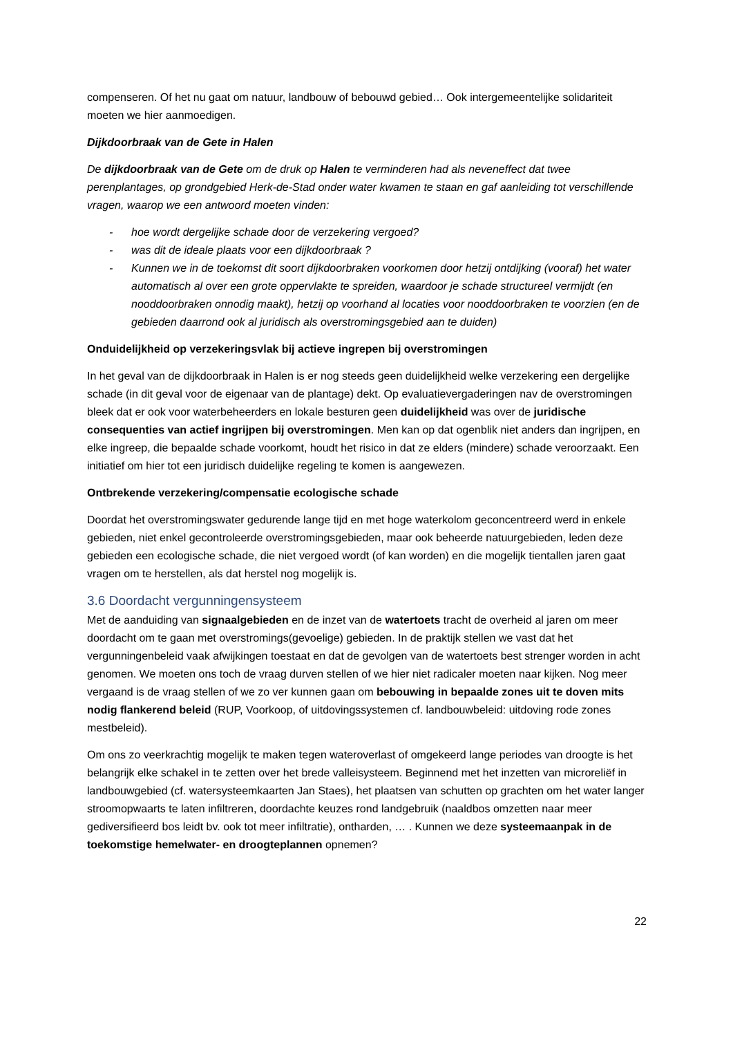compenseren. Of het nu gaat om natuur, landbouw of bebouwd gebied… Ook intergemeentelijke solidariteit moeten we hier aanmoedigen.
Dijkdoorbraak van de Gete in Halen
De dijkdoorbraak van de Gete om de druk op Halen te verminderen had als neveneffect dat twee perenplantages, op grondgebied Herk-de-Stad onder water kwamen te staan en gaf aanleiding tot verschillende vragen, waarop we een antwoord moeten vinden:
- hoe wordt dergelijke schade door de verzekering vergoed?
- was dit de ideale plaats voor een dijkdoorbraak ?
- Kunnen we in de toekomst dit soort dijkdoorbraken voorkomen door hetzij ontdijking (vooraf) het water automatisch al over een grote oppervlakte te spreiden, waardoor je schade structureel vermijdt (en nooddoorbraken onnodig maakt), hetzij op voorhand al locaties voor nooddoorbraken te voorzien (en de gebieden daarrond ook al juridisch als overstromingsgebied aan te duiden)
Onduidelijkheid op verzekeringsvlak bij actieve ingrepen bij overstromingen
In het geval van de dijkdoorbraak in Halen is er nog steeds geen duidelijkheid welke verzekering een dergelijke schade (in dit geval voor de eigenaar van de plantage) dekt. Op evaluatievergaderingen nav de overstromingen bleek dat er ook voor waterbeheerders en lokale besturen geen duidelijkheid was over de juridische consequenties van actief ingrijpen bij overstromingen. Men kan op dat ogenblik niet anders dan ingrijpen, en elke ingreep, die bepaalde schade voorkomt, houdt het risico in dat ze elders (mindere) schade veroorzaakt. Een initiatief om hier tot een juridisch duidelijke regeling te komen is aangewezen.
Ontbrekende verzekering/compensatie ecologische schade
Doordat het overstromingswater gedurende lange tijd en met hoge waterkolom geconcentreerd werd in enkele gebieden, niet enkel gecontroleerde overstromingsgebieden, maar ook beheerde natuurgebieden, leden deze gebieden een ecologische schade, die niet vergoed wordt (of kan worden) en die mogelijk tientallen jaren gaat vragen om te herstellen, als dat herstel nog mogelijk is.
3.6 Doordacht vergunningensysteem
Met de aanduiding van signaalgebieden en de inzet van de watertoets tracht de overheid al jaren om meer doordacht om te gaan met overstromings(gevoelige) gebieden. In de praktijk stellen we vast dat het vergunningenbeleid vaak afwijkingen toestaat en dat de gevolgen van de watertoets best strenger worden in acht genomen. We moeten ons toch de vraag durven stellen of we hier niet radicaler moeten naar kijken. Nog meer vergaand is de vraag stellen of we zo ver kunnen gaan om bebouwing in bepaalde zones uit te doven mits nodig flankerend beleid (RUP, Voorkoop, of uitdovingssystemen cf. landbouwbeleid: uitdoving rode zones mestbeleid).
Om ons zo veerkrachtig mogelijk te maken tegen wateroverlast of omgekeerd lange periodes van droogte is het belangrijk elke schakel in te zetten over het brede valleisysteem. Beginnend met het inzetten van microreliëf in landbouwgebied (cf. watersysteemkaarten Jan Staes), het plaatsen van schutten op grachten om het water langer stroomopwaarts te laten infiltreren, doordachte keuzes rond landgebruik (naaldbos omzetten naar meer gediversifieerd bos leidt bv. ook tot meer infiltratie), ontharden, … . Kunnen we deze systeemaanpak in de toekomstige hemelwater- en droogteplannen opnemen?
22